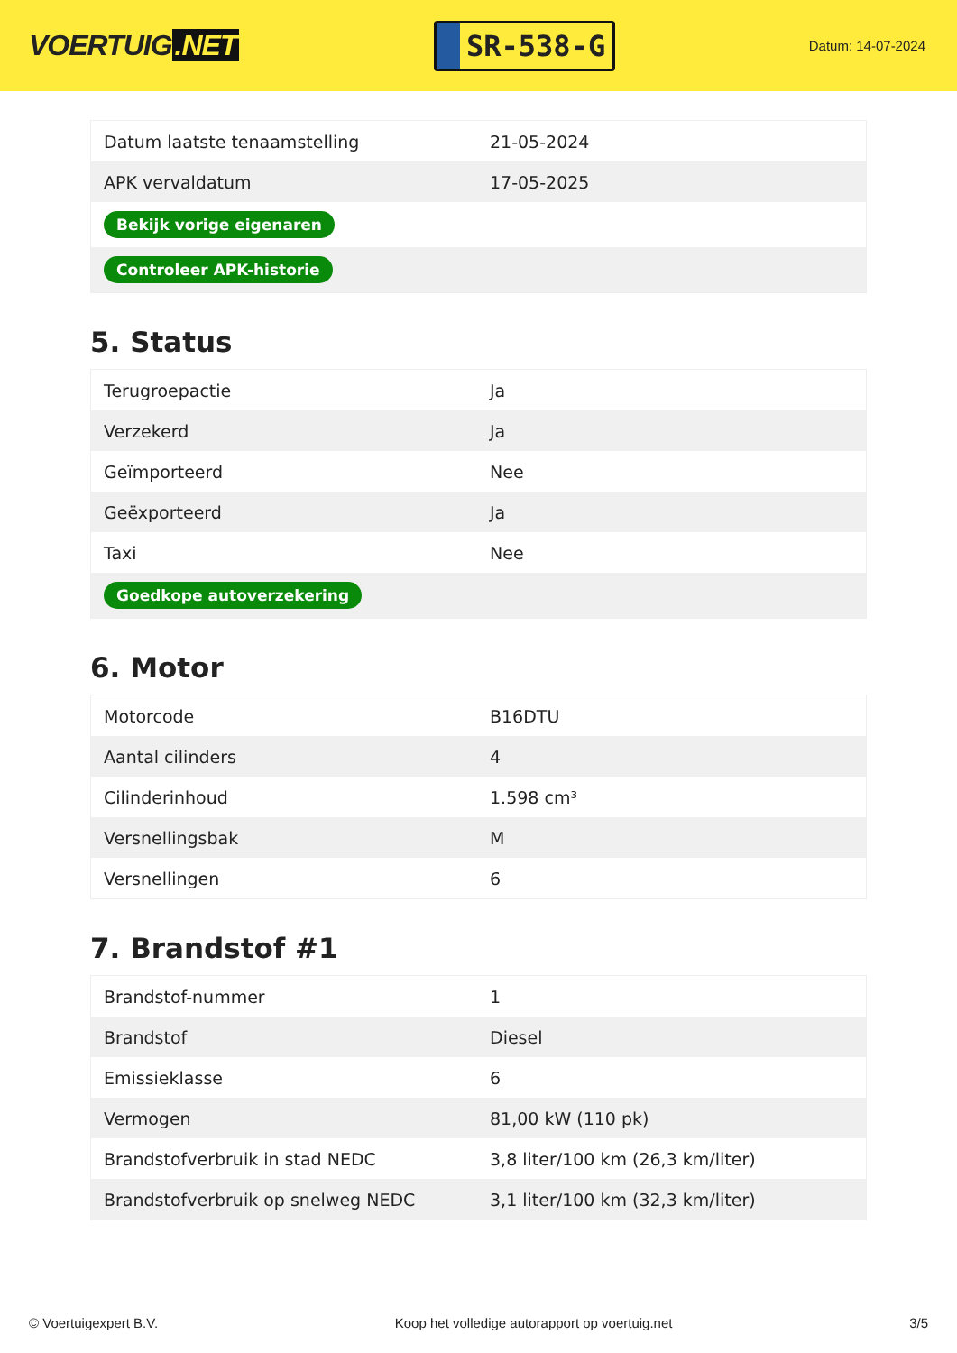VOERTUIG.NET
SR-538-G
Datum: 14-07-2024
| Datum laatste tenaamstelling | 21-05-2024 |
| APK vervaldatum | 17-05-2025 |
| Bekijk vorige eigenaren | |
| Controleer APK-historie | |
5. Status
| Terugroepactie | Ja |
| Verzekerd | Ja |
| Geïmporteerd | Nee |
| Geëxporteerd | Ja |
| Taxi | Nee |
| Goedkope autoverzekering | |
6. Motor
| Motorcode | B16DTU |
| Aantal cilinders | 4 |
| Cilinderinhoud | 1.598 cm³ |
| Versnellingsbak | M |
| Versnellingen | 6 |
7. Brandstof #1
| Brandstof-nummer | 1 |
| Brandstof | Diesel |
| Emissieklasse | 6 |
| Vermogen | 81,00 kW (110 pk) |
| Brandstofverbruik in stad NEDC | 3,8 liter/100 km (26,3 km/liter) |
| Brandstofverbruik op snelweg NEDC | 3,1 liter/100 km (32,3 km/liter) |
© Voertuigexpert B.V. Koop het volledige autorapport op voertuig.net 3/5